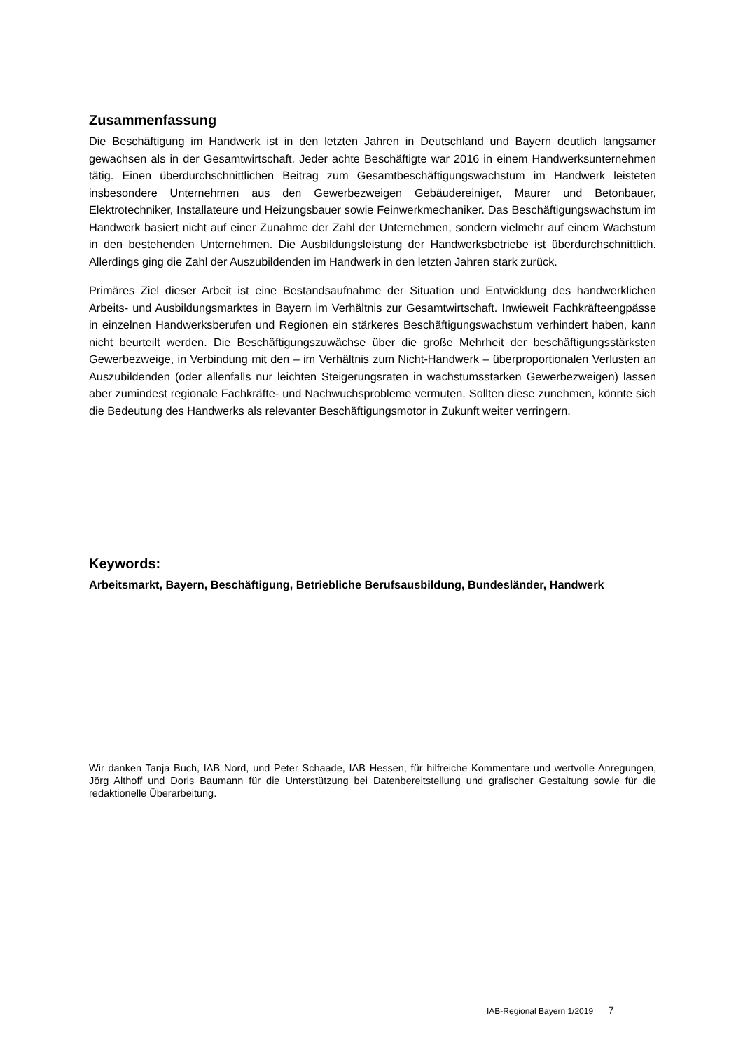Zusammenfassung
Die Beschäftigung im Handwerk ist in den letzten Jahren in Deutschland und Bayern deutlich langsamer gewachsen als in der Gesamtwirtschaft. Jeder achte Beschäftigte war 2016 in einem Handwerksunternehmen tätig. Einen überdurchschnittlichen Beitrag zum Gesamtbeschäftigungswachstum im Handwerk leisteten insbesondere Unternehmen aus den Gewerbezweigen Gebäudereiniger, Maurer und Betonbauer, Elektrotechniker, Installateure und Heizungsbauer sowie Feinwerkmechaniker. Das Beschäftigungswachstum im Handwerk basiert nicht auf einer Zunahme der Zahl der Unternehmen, sondern vielmehr auf einem Wachstum in den bestehenden Unternehmen. Die Ausbildungsleistung der Handwerksbetriebe ist überdurchschnittlich. Allerdings ging die Zahl der Auszubildenden im Handwerk in den letzten Jahren stark zurück.
Primäres Ziel dieser Arbeit ist eine Bestandsaufnahme der Situation und Entwicklung des handwerklichen Arbeits- und Ausbildungsmarktes in Bayern im Verhältnis zur Gesamtwirtschaft. Inwieweit Fachkräfteengpässe in einzelnen Handwerksberufen und Regionen ein stärkeres Beschäftigungswachstum verhindert haben, kann nicht beurteilt werden. Die Beschäftigungszuwächse über die große Mehrheit der beschäftigungsstärksten Gewerbezweige, in Verbindung mit den – im Verhältnis zum Nicht-Handwerk – überproportionalen Verlusten an Auszubildenden (oder allenfalls nur leichten Steigerungsraten in wachstumsstarken Gewerbezweigen) lassen aber zumindest regionale Fachkräfte- und Nachwuchsprobleme vermuten. Sollten diese zunehmen, könnte sich die Bedeutung des Handwerks als relevanter Beschäftigungsmotor in Zukunft weiter verringern.
Keywords:
Arbeitsmarkt, Bayern, Beschäftigung, Betriebliche Berufsausbildung, Bundesländer, Handwerk
Wir danken Tanja Buch, IAB Nord, und Peter Schaade, IAB Hessen, für hilfreiche Kommentare und wertvolle Anregungen, Jörg Althoff und Doris Baumann für die Unterstützung bei Datenbereitstellung und grafischer Gestaltung sowie für die redaktionelle Überarbeitung.
IAB-Regional Bayern 1/2019 7